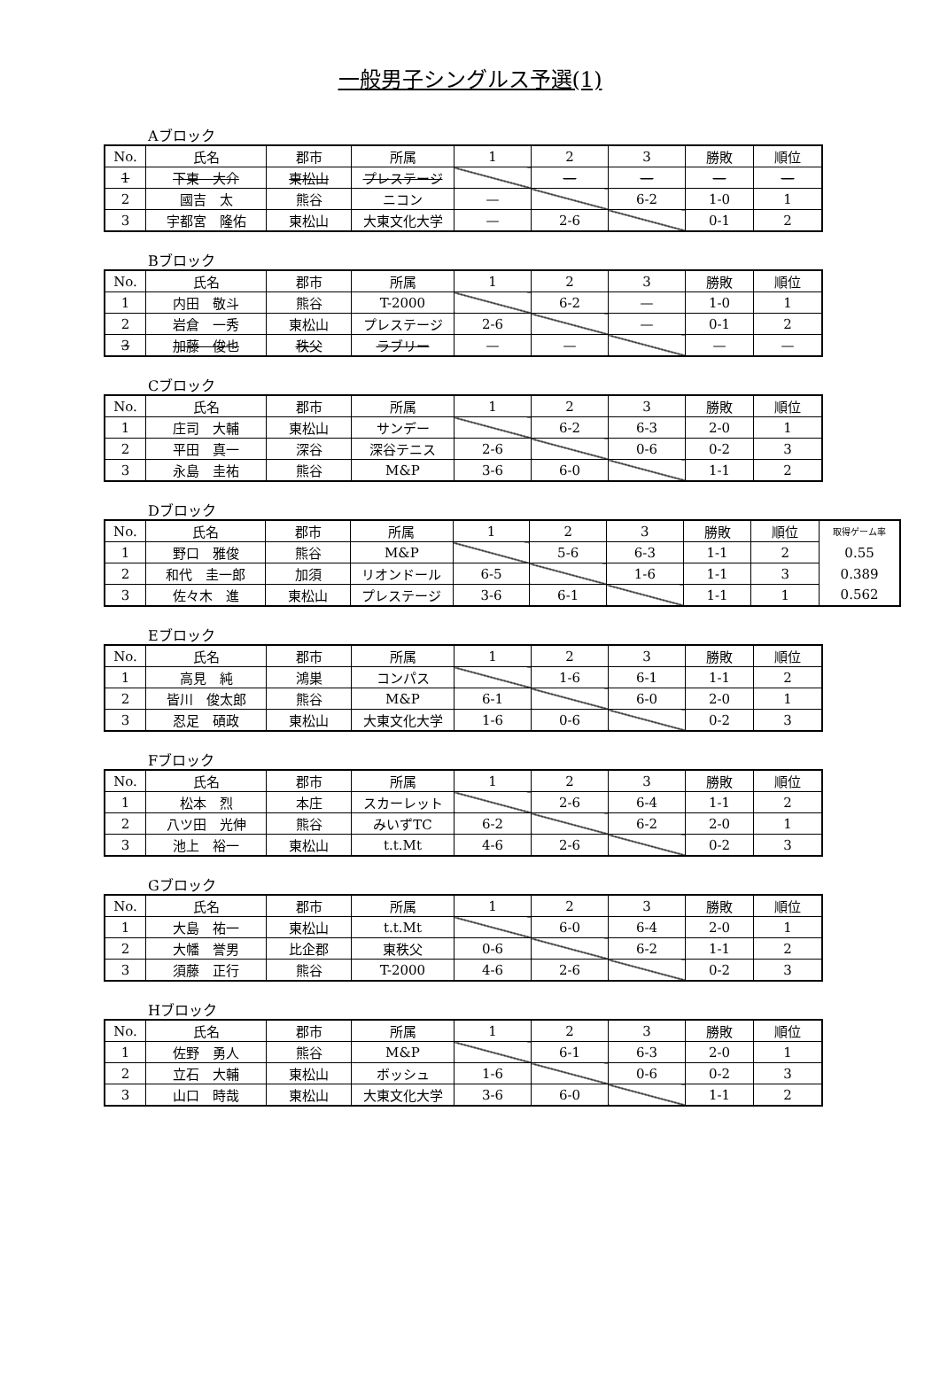一般男子シングルス予選(1)
Aブロック
| No. | 氏名 | 郡市 | 所属 | 1 | 2 | 3 | 勝敗 | 順位 |
| --- | --- | --- | --- | --- | --- | --- | --- | --- |
| 1 | 下東 大介 | 東松山 | プレステージ | | — | — | — | — |
| 2 | 國吉 太 | 熊谷 | ニコン | — | | 6-2 | 1-0 | 1 |
| 3 | 宇都宮 隆佑 | 東松山 | 大東文化大学 | — | 2-6 | | 0-1 | 2 |
Bブロック
| No. | 氏名 | 郡市 | 所属 | 1 | 2 | 3 | 勝敗 | 順位 |
| --- | --- | --- | --- | --- | --- | --- | --- | --- |
| 1 | 内田 敬斗 | 熊谷 | T-2000 | | 6-2 | — | 1-0 | 1 |
| 2 | 岩倉 一秀 | 東松山 | プレステージ | 2-6 | | — | 0-1 | 2 |
| 3 | 加藤 俊也 | 秩父 | ラブリー | — | — | | — | — |
Cブロック
| No. | 氏名 | 郡市 | 所属 | 1 | 2 | 3 | 勝敗 | 順位 |
| --- | --- | --- | --- | --- | --- | --- | --- | --- |
| 1 | 庄司 大輔 | 東松山 | サンデー | | 6-2 | 6-3 | 2-0 | 1 |
| 2 | 平田 真一 | 深谷 | 深谷テニス | 2-6 | | 0-6 | 0-2 | 3 |
| 3 | 永島 圭祐 | 熊谷 | M&P | 3-6 | 6-0 | | 1-1 | 2 |
Dブロック
| No. | 氏名 | 郡市 | 所属 | 1 | 2 | 3 | 勝敗 | 順位 | 取得ゲーム率 |
| 1 | 野口 雅俊 | 熊谷 | M&P | | 5-6 | 6-3 | 1-1 | 2 | 0.55 |
| 2 | 和代 圭一郎 | 加須 | リオンドール | 6-5 | | 1-6 | 1-1 | 3 | 0.389 |
| 3 | 佐々木 進 | 東松山 | プレステージ | 3-6 | 6-1 | | 1-1 | 1 | 0.562 |
Eブロック
| No. | 氏名 | 郡市 | 所属 | 1 | 2 | 3 | 勝敗 | 順位 |
| --- | --- | --- | --- | --- | --- | --- | --- | --- |
| 1 | 高見 純 | 鴻巣 | コンパス | | 1-6 | 6-1 | 1-1 | 2 |
| 2 | 皆川 俊太郎 | 熊谷 | M&P | 6-1 | | 6-0 | 2-0 | 1 |
| 3 | 忍足 碩政 | 東松山 | 大東文化大学 | 1-6 | 0-6 | | 0-2 | 3 |
Fブロック
| No. | 氏名 | 郡市 | 所属 | 1 | 2 | 3 | 勝敗 | 順位 |
| --- | --- | --- | --- | --- | --- | --- | --- | --- |
| 1 | 松本 烈 | 本庄 | スカーレット | | 2-6 | 6-4 | 1-1 | 2 |
| 2 | 八ツ田 光伸 | 熊谷 | みいずTC | 6-2 | | 6-2 | 2-0 | 1 |
| 3 | 池上 裕一 | 東松山 | t.t.Mt | 4-6 | 2-6 | | 0-2 | 3 |
Gブロック
| No. | 氏名 | 郡市 | 所属 | 1 | 2 | 3 | 勝敗 | 順位 |
| --- | --- | --- | --- | --- | --- | --- | --- | --- |
| 1 | 大島 祐一 | 東松山 | t.t.Mt | | 6-0 | 6-4 | 2-0 | 1 |
| 2 | 大幡 誉男 | 比企郡 | 東秩父 | 0-6 | | 6-2 | 1-1 | 2 |
| 3 | 須藤 正行 | 熊谷 | T-2000 | 4-6 | 2-6 | | 0-2 | 3 |
Hブロック
| No. | 氏名 | 郡市 | 所属 | 1 | 2 | 3 | 勝敗 | 順位 |
| --- | --- | --- | --- | --- | --- | --- | --- | --- |
| 1 | 佐野 勇人 | 熊谷 | M&P | | 6-1 | 6-3 | 2-0 | 1 |
| 2 | 立石 大輔 | 東松山 | ボッシュ | 1-6 | | 0-6 | 0-2 | 3 |
| 3 | 山口 時哉 | 東松山 | 大東文化大学 | 3-6 | 6-0 | | 1-1 | 2 |